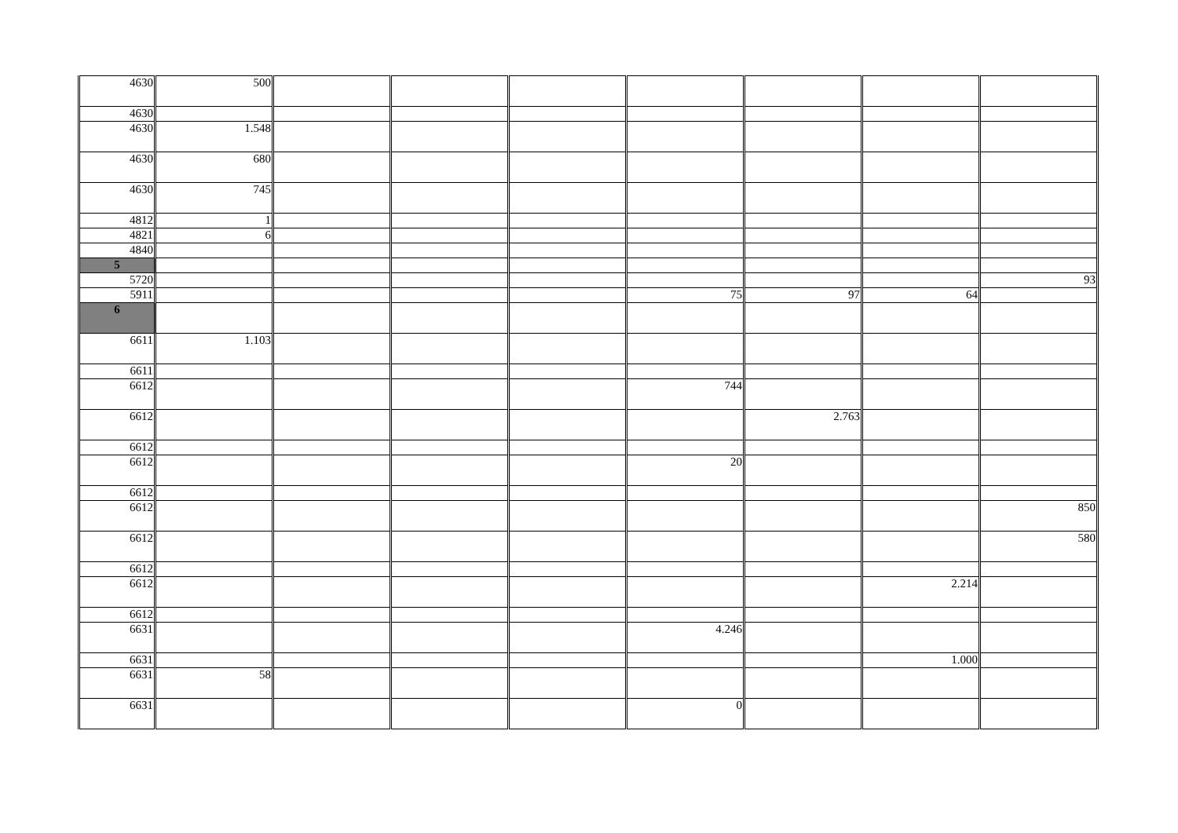| 4630 | 500 | | | | | | | |
| 4630 | | | | | | | | |
| 4630 | 1.548 | | | | | | | |
| 4630 | 680 | | | | | | | |
| 4630 | 745 | | | | | | | |
| 4812 | 1 | | | | | | | |
| 4821 | 6 | | | | | | | |
| 4840 | | | | | | | | |
| 5 | | | | | | | | |
| 5720 | | | | | | | | 93 |
| 5911 | | | | | 75 | 97 | 64 | |
| 6 | | | | | | | | |
| 6611 | 1.103 | | | | | | | |
| 6611 | | | | | | | | |
| 6612 | | | | | 744 | | | |
| 6612 | | | | | | 2.763 | | |
| 6612 | | | | | | | | |
| 6612 | | | | | 20 | | | |
| 6612 | | | | | | | | |
| 6612 | | | | | | | | 850 |
| 6612 | | | | | | | | 580 |
| 6612 | | | | | | | | |
| 6612 | | | | | | | 2.214 | |
| 6612 | | | | | | | | |
| 6631 | | | | | 4.246 | | | |
| 6631 | | | | | | | 1.000 | |
| 6631 | 58 | | | | | | | |
| 6631 | | | | | 0 | | | |